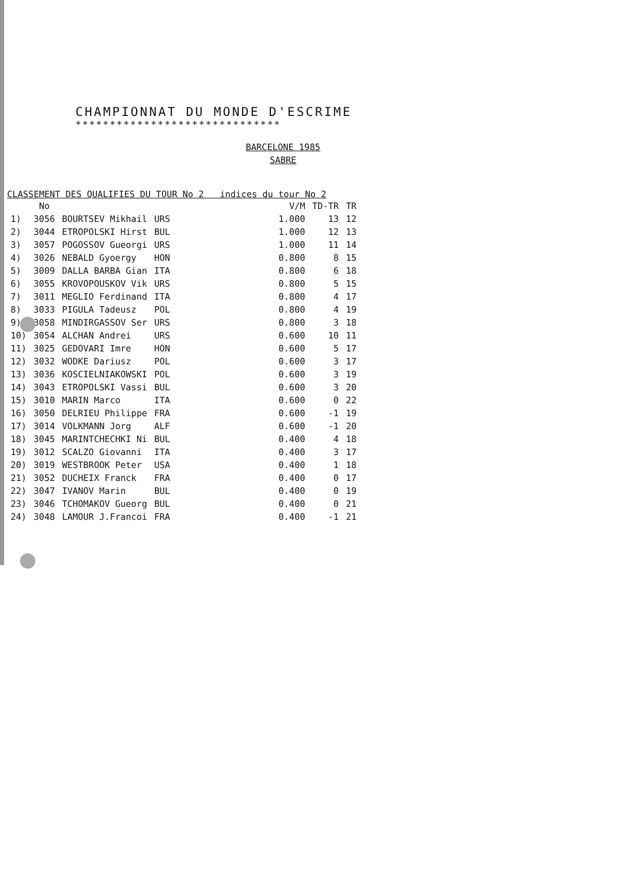CHAMPIONNAT DU MONDE D'ESCRIME
******************************
BARCELONE 1985
SABRE
CLASSEMENT DES QUALIFIES DU TOUR No 2 indices du tour No 2
| | No | | | | V/M | TD-TR | TR |
| --- | --- | --- | --- | --- | --- | --- | --- |
| 1) | 3056 | BOURTSEV Mikhail | URS | | 1.000 | 13 | 12 |
| 2) | 3044 | ETROPOLSKI Hirst | BUL | | 1.000 | 12 | 13 |
| 3) | 3057 | POGOSSOV Gueorgi | URS | | 1.000 | 11 | 14 |
| 4) | 3026 | NEBALD Gyoergy | HON | | 0.800 | 8 | 15 |
| 5) | 3009 | DALLA BARBA Gian | ITA | | 0.800 | 6 | 18 |
| 6) | 3055 | KROVOPOUSKOV Vik | URS | | 0.800 | 5 | 15 |
| 7) | 3011 | MEGLIO Ferdinand | ITA | | 0.800 | 4 | 17 |
| 8) | 3033 | PIGULA Tadeusz | POL | | 0.800 | 4 | 19 |
| 9) | 3058 | MINDIRGASSOV Ser | URS | | 0.800 | 3 | 18 |
| 10) | 3054 | ALCHAN Andrei | URS | | 0.600 | 10 | 11 |
| 11) | 3025 | GEDOVARI Imre | HON | | 0.600 | 5 | 17 |
| 12) | 3032 | WODKE Dariusz | POL | | 0.600 | 3 | 17 |
| 13) | 3036 | KOSCIELNIAKOWSKI | POL | | 0.600 | 3 | 19 |
| 14) | 3043 | ETROPOLSKI Vassi | BUL | | 0.600 | 3 | 20 |
| 15) | 3010 | MARIN Marco | ITA | | 0.600 | 0 | 22 |
| 16) | 3050 | DELRIEU Philippe | FRA | | 0.600 | -1 | 19 |
| 17) | 3014 | VOLKMANN Jorg | ALF | | 0.600 | -1 | 20 |
| 18) | 3045 | MARINTCHECHKI Ni | BUL | | 0.400 | 4 | 18 |
| 19) | 3012 | SCALZO Giovanni | ITA | | 0.400 | 3 | 17 |
| 20) | 3019 | WESTBROOK Peter | USA | | 0.400 | 1 | 18 |
| 21) | 3052 | DUCHEIX Franck | FRA | | 0.400 | 0 | 17 |
| 22) | 3047 | IVANOV Marin | BUL | | 0.400 | 0 | 19 |
| 23) | 3046 | TCHOMAKOV Gueorg | BUL | | 0.400 | 0 | 21 |
| 24) | 3048 | LAMOUR J.Francoi | FRA | | 0.400 | -1 | 21 |